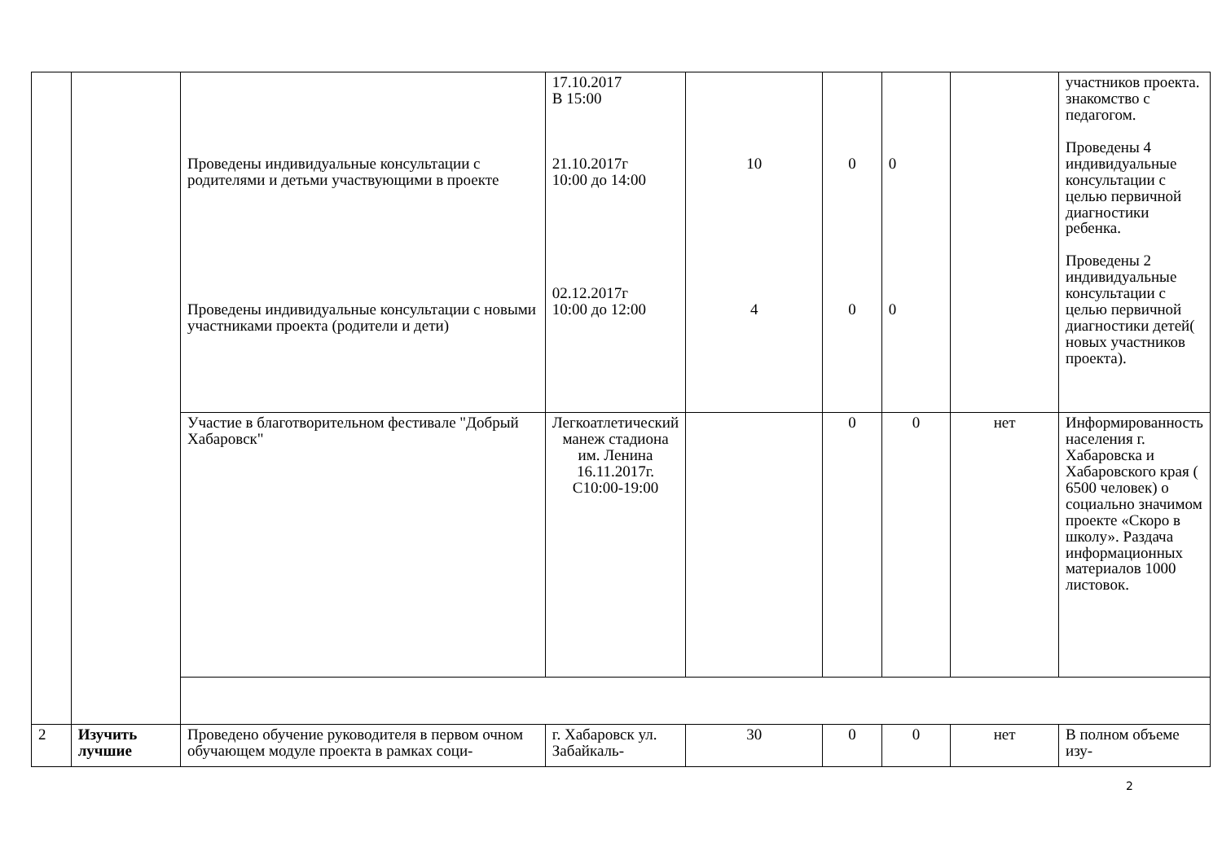| | | Проведены индивидуальные консультации с родителями и детьми участвующими в проекте Проведены индивидуальные консультации с новыми участниками проекта (родители и дети) | 17.10.2017 В 15:00 21.10.2017г 10:00 до 14:00 02.12.2017г 10:00 до 12:00 | 10 4 | 0 0 | 0 0 | | участников проекта. знакомство с педагогом. Проведены 4 индивидуальные консультации с целью первичной диагностики ребенка. Проведены 2 индивидуальные консультации с целью первичной диагностики детей( новых участников проекта). |
| | | Участие в благотворительном фестивале "Добрый Хабаровск" | Легкоатлетический манеж стадиона им. Ленина 16.11.2017г. С10:00-19:00 | | 0 | 0 | нет | Информированность населения г. Хабаровска и Хабаровского края ( 6500 человек) о социально значимом проекте «Скоро в школу». Раздача информационных материалов 1000 листовок. |
| 2 | Изучить лучшие | Проведено обучение руководителя в первом очном обучающем модуле проекта в рамках соци- | г. Хабаровск ул. Забайкаль- | 30 | 0 | 0 | нет | В полном объеме изу- |
2